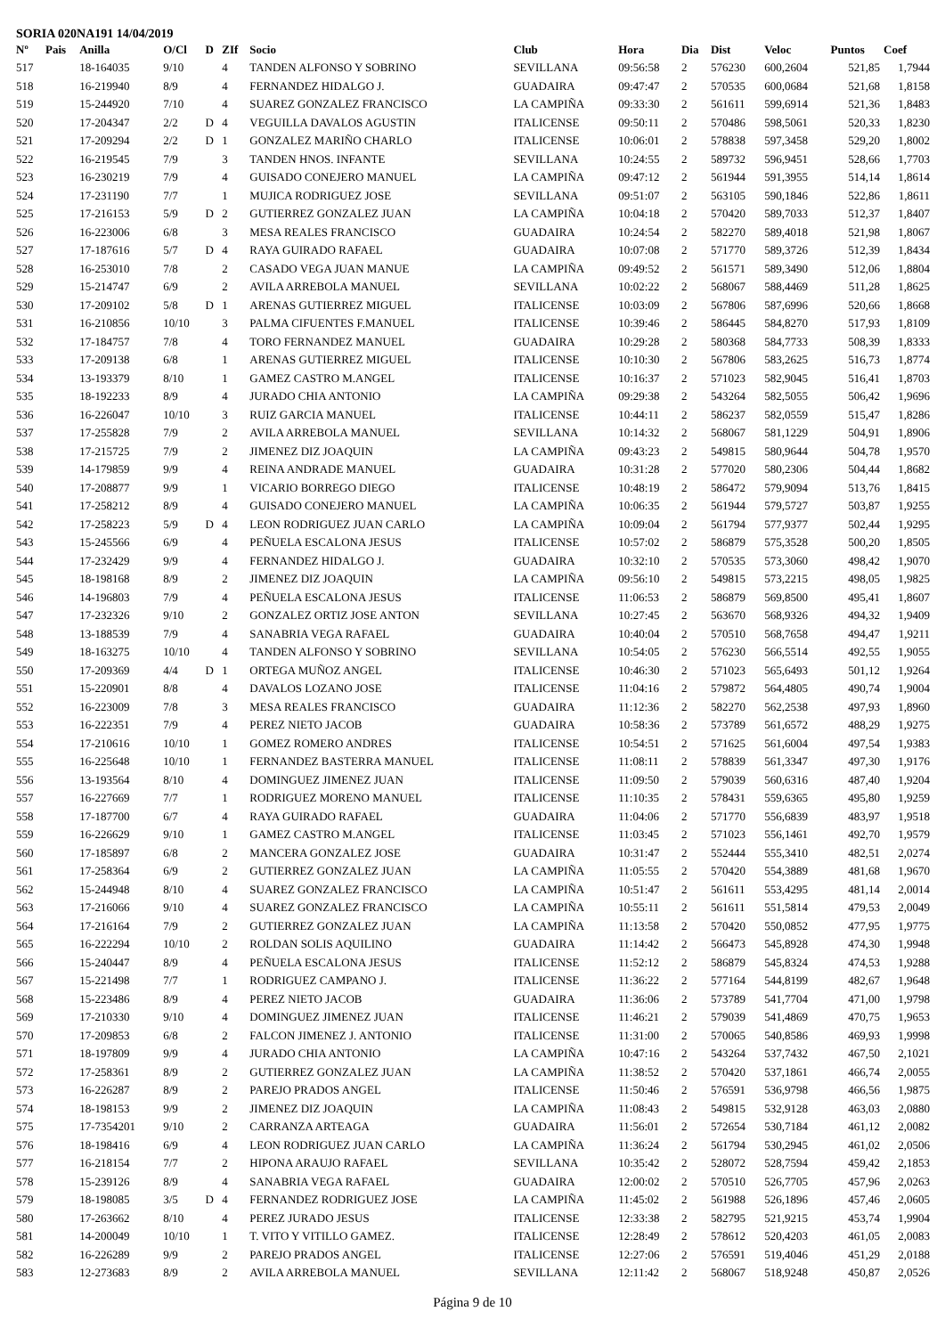SORIA 020NA191 14/04/2019
| Nº | Pais | Anilla | O/Cl | D | ZIf | Socio | Club | Hora | Dia | Dist | Veloc | Puntos | Coef |
| --- | --- | --- | --- | --- | --- | --- | --- | --- | --- | --- | --- | --- | --- |
| 517 | | 18-164035 | 9/10 | | 4 | TANDEN ALFONSO Y SOBRINO | SEVILLANA | 09:56:58 | 2 | 576230 | 600,2604 | 521,85 | 1,7944 |
| 518 | | 16-219940 | 8/9 | | 4 | FERNANDEZ HIDALGO J. | GUADAIRA | 09:47:47 | 2 | 570535 | 600,0684 | 521,68 | 1,8158 |
| 519 | | 15-244920 | 7/10 | | 4 | SUAREZ GONZALEZ FRANCISCO | LA CAMPIÑA | 09:33:30 | 2 | 561611 | 599,6914 | 521,36 | 1,8483 |
| 520 | | 17-204347 | 2/2 | D | 4 | VEGUILLA DAVALOS AGUSTIN | ITALICENSE | 09:50:11 | 2 | 570486 | 598,5061 | 520,33 | 1,8230 |
| 521 | | 17-209294 | 2/2 | D | 1 | GONZALEZ MARIÑO CHARLO | ITALICENSE | 10:06:01 | 2 | 578838 | 597,3458 | 529,20 | 1,8002 |
| 522 | | 16-219545 | 7/9 | | 3 | TANDEN HNOS. INFANTE | SEVILLANA | 10:24:55 | 2 | 589732 | 596,9451 | 528,66 | 1,7703 |
| 523 | | 16-230219 | 7/9 | | 4 | GUISADO CONEJERO MANUEL | LA CAMPIÑA | 09:47:12 | 2 | 561944 | 591,3955 | 514,14 | 1,8614 |
| 524 | | 17-231190 | 7/7 | | 1 | MUJICA RODRIGUEZ JOSE | SEVILLANA | 09:51:07 | 2 | 563105 | 590,1846 | 522,86 | 1,8611 |
| 525 | | 17-216153 | 5/9 | D | 2 | GUTIERREZ GONZALEZ JUAN | LA CAMPIÑA | 10:04:18 | 2 | 570420 | 589,7033 | 512,37 | 1,8407 |
| 526 | | 16-223006 | 6/8 | | 3 | MESA REALES FRANCISCO | GUADAIRA | 10:24:54 | 2 | 582270 | 589,4018 | 521,98 | 1,8067 |
| 527 | | 17-187616 | 5/7 | D | 4 | RAYA GUIRADO RAFAEL | GUADAIRA | 10:07:08 | 2 | 571770 | 589,3726 | 512,39 | 1,8434 |
| 528 | | 16-253010 | 7/8 | | 2 | CASADO VEGA JUAN MANUE | LA CAMPIÑA | 09:49:52 | 2 | 561571 | 589,3490 | 512,06 | 1,8804 |
| 529 | | 15-214747 | 6/9 | | 2 | AVILA ARREBOLA MANUEL | SEVILLANA | 10:02:22 | 2 | 568067 | 588,4469 | 511,28 | 1,8625 |
| 530 | | 17-209102 | 5/8 | D | 1 | ARENAS GUTIERREZ MIGUEL | ITALICENSE | 10:03:09 | 2 | 567806 | 587,6996 | 520,66 | 1,8668 |
| 531 | | 16-210856 | 10/10 | | 3 | PALMA CIFUENTES F.MANUEL | ITALICENSE | 10:39:46 | 2 | 586445 | 584,8270 | 517,93 | 1,8109 |
| 532 | | 17-184757 | 7/8 | | 4 | TORO FERNANDEZ MANUEL | GUADAIRA | 10:29:28 | 2 | 580368 | 584,7733 | 508,39 | 1,8333 |
| 533 | | 17-209138 | 6/8 | | 1 | ARENAS GUTIERREZ MIGUEL | ITALICENSE | 10:10:30 | 2 | 567806 | 583,2625 | 516,73 | 1,8774 |
| 534 | | 13-193379 | 8/10 | | 1 | GAMEZ CASTRO M.ANGEL | ITALICENSE | 10:16:37 | 2 | 571023 | 582,9045 | 516,41 | 1,8703 |
| 535 | | 18-192233 | 8/9 | | 4 | JURADO CHIA ANTONIO | LA CAMPIÑA | 09:29:38 | 2 | 543264 | 582,5055 | 506,42 | 1,9696 |
| 536 | | 16-226047 | 10/10 | | 3 | RUIZ GARCIA MANUEL | ITALICENSE | 10:44:11 | 2 | 586237 | 582,0559 | 515,47 | 1,8286 |
| 537 | | 17-255828 | 7/9 | | 2 | AVILA ARREBOLA MANUEL | SEVILLANA | 10:14:32 | 2 | 568067 | 581,1229 | 504,91 | 1,8906 |
| 538 | | 17-215725 | 7/9 | | 2 | JIMENEZ DIZ JOAQUIN | LA CAMPIÑA | 09:43:23 | 2 | 549815 | 580,9644 | 504,78 | 1,9570 |
| 539 | | 14-179859 | 9/9 | | 4 | REINA ANDRADE MANUEL | GUADAIRA | 10:31:28 | 2 | 577020 | 580,2306 | 504,44 | 1,8682 |
| 540 | | 17-208877 | 9/9 | | 1 | VICARIO BORREGO DIEGO | ITALICENSE | 10:48:19 | 2 | 586472 | 579,9094 | 513,76 | 1,8415 |
| 541 | | 17-258212 | 8/9 | | 4 | GUISADO CONEJERO MANUEL | LA CAMPIÑA | 10:06:35 | 2 | 561944 | 579,5727 | 503,87 | 1,9255 |
| 542 | | 17-258223 | 5/9 | D | 4 | LEON RODRIGUEZ JUAN CARLO | LA CAMPIÑA | 10:09:04 | 2 | 561794 | 577,9377 | 502,44 | 1,9295 |
| 543 | | 15-245566 | 6/9 | | 4 | PEÑUELA ESCALONA JESUS | ITALICENSE | 10:57:02 | 2 | 586879 | 575,3528 | 500,20 | 1,8505 |
| 544 | | 17-232429 | 9/9 | | 4 | FERNANDEZ HIDALGO J. | GUADAIRA | 10:32:10 | 2 | 570535 | 573,3060 | 498,42 | 1,9070 |
| 545 | | 18-198168 | 8/9 | | 2 | JIMENEZ DIZ JOAQUIN | LA CAMPIÑA | 09:56:10 | 2 | 549815 | 573,2215 | 498,05 | 1,9825 |
| 546 | | 14-196803 | 7/9 | | 4 | PEÑUELA ESCALONA JESUS | ITALICENSE | 11:06:53 | 2 | 586879 | 569,8500 | 495,41 | 1,8607 |
| 547 | | 17-232326 | 9/10 | | 2 | GONZALEZ ORTIZ JOSE ANTON | SEVILLANA | 10:27:45 | 2 | 563670 | 568,9326 | 494,32 | 1,9409 |
| 548 | | 13-188539 | 7/9 | | 4 | SANABRIA VEGA RAFAEL | GUADAIRA | 10:40:04 | 2 | 570510 | 568,7658 | 494,47 | 1,9211 |
| 549 | | 18-163275 | 10/10 | | 4 | TANDEN ALFONSO Y SOBRINO | SEVILLANA | 10:54:05 | 2 | 576230 | 566,5514 | 492,55 | 1,9055 |
| 550 | | 17-209369 | 4/4 | D | 1 | ORTEGA MUÑOZ ANGEL | ITALICENSE | 10:46:30 | 2 | 571023 | 565,6493 | 501,12 | 1,9264 |
| 551 | | 15-220901 | 8/8 | | 4 | DAVALOS LOZANO JOSE | ITALICENSE | 11:04:16 | 2 | 579872 | 564,4805 | 490,74 | 1,9004 |
| 552 | | 16-223009 | 7/8 | | 3 | MESA REALES FRANCISCO | GUADAIRA | 11:12:36 | 2 | 582270 | 562,2538 | 497,93 | 1,8960 |
| 553 | | 16-222351 | 7/9 | | 4 | PEREZ NIETO JACOB | GUADAIRA | 10:58:36 | 2 | 573789 | 561,6572 | 488,29 | 1,9275 |
| 554 | | 17-210616 | 10/10 | | 1 | GOMEZ ROMERO ANDRES | ITALICENSE | 10:54:51 | 2 | 571625 | 561,6004 | 497,54 | 1,9383 |
| 555 | | 16-225648 | 10/10 | | 1 | FERNANDEZ BASTERRA MANUEL | ITALICENSE | 11:08:11 | 2 | 578839 | 561,3347 | 497,30 | 1,9176 |
| 556 | | 13-193564 | 8/10 | | 4 | DOMINGUEZ JIMENEZ JUAN | ITALICENSE | 11:09:50 | 2 | 579039 | 560,6316 | 487,40 | 1,9204 |
| 557 | | 16-227669 | 7/7 | | 1 | RODRIGUEZ MORENO MANUEL | ITALICENSE | 11:10:35 | 2 | 578431 | 559,6365 | 495,80 | 1,9259 |
| 558 | | 17-187700 | 6/7 | | 4 | RAYA GUIRADO RAFAEL | GUADAIRA | 11:04:06 | 2 | 571770 | 556,6839 | 483,97 | 1,9518 |
| 559 | | 16-226629 | 9/10 | | 1 | GAMEZ CASTRO M.ANGEL | ITALICENSE | 11:03:45 | 2 | 571023 | 556,1461 | 492,70 | 1,9579 |
| 560 | | 17-185897 | 6/8 | | 2 | MANCERA GONZALEZ JOSE | GUADAIRA | 10:31:47 | 2 | 552444 | 555,3410 | 482,51 | 2,0274 |
| 561 | | 17-258364 | 6/9 | | 2 | GUTIERREZ GONZALEZ JUAN | LA CAMPIÑA | 11:05:55 | 2 | 570420 | 554,3889 | 481,68 | 1,9670 |
| 562 | | 15-244948 | 8/10 | | 4 | SUAREZ GONZALEZ FRANCISCO | LA CAMPIÑA | 10:51:47 | 2 | 561611 | 553,4295 | 481,14 | 2,0014 |
| 563 | | 17-216066 | 9/10 | | 4 | SUAREZ GONZALEZ FRANCISCO | LA CAMPIÑA | 10:55:11 | 2 | 561611 | 551,5814 | 479,53 | 2,0049 |
| 564 | | 17-216164 | 7/9 | | 2 | GUTIERREZ GONZALEZ JUAN | LA CAMPIÑA | 11:13:58 | 2 | 570420 | 550,0852 | 477,95 | 1,9775 |
| 565 | | 16-222294 | 10/10 | | 2 | ROLDAN SOLIS AQUILINO | GUADAIRA | 11:14:42 | 2 | 566473 | 545,8928 | 474,30 | 1,9948 |
| 566 | | 15-240447 | 8/9 | | 4 | PEÑUELA ESCALONA JESUS | ITALICENSE | 11:52:12 | 2 | 586879 | 545,8324 | 474,53 | 1,9288 |
| 567 | | 15-221498 | 7/7 | | 1 | RODRIGUEZ CAMPANO J. | ITALICENSE | 11:36:22 | 2 | 577164 | 544,8199 | 482,67 | 1,9648 |
| 568 | | 15-223486 | 8/9 | | 4 | PEREZ NIETO JACOB | GUADAIRA | 11:36:06 | 2 | 573789 | 541,7704 | 471,00 | 1,9798 |
| 569 | | 17-210330 | 9/10 | | 4 | DOMINGUEZ JIMENEZ JUAN | ITALICENSE | 11:46:21 | 2 | 579039 | 541,4869 | 470,75 | 1,9653 |
| 570 | | 17-209853 | 6/8 | | 2 | FALCON JIMENEZ J. ANTONIO | ITALICENSE | 11:31:00 | 2 | 570065 | 540,8586 | 469,93 | 1,9998 |
| 571 | | 18-197809 | 9/9 | | 4 | JURADO CHIA ANTONIO | LA CAMPIÑA | 10:47:16 | 2 | 543264 | 537,7432 | 467,50 | 2,1021 |
| 572 | | 17-258361 | 8/9 | | 2 | GUTIERREZ GONZALEZ JUAN | LA CAMPIÑA | 11:38:52 | 2 | 570420 | 537,1861 | 466,74 | 2,0055 |
| 573 | | 16-226287 | 8/9 | | 2 | PAREJO PRADOS ANGEL | ITALICENSE | 11:50:46 | 2 | 576591 | 536,9798 | 466,56 | 1,9875 |
| 574 | | 18-198153 | 9/9 | | 2 | JIMENEZ DIZ JOAQUIN | LA CAMPIÑA | 11:08:43 | 2 | 549815 | 532,9128 | 463,03 | 2,0880 |
| 575 | | 17-7354201 | 9/10 | | 2 | CARRANZA ARTEAGA | GUADAIRA | 11:56:01 | 2 | 572654 | 530,7184 | 461,12 | 2,0082 |
| 576 | | 18-198416 | 6/9 | | 4 | LEON RODRIGUEZ JUAN CARLO | LA CAMPIÑA | 11:36:24 | 2 | 561794 | 530,2945 | 461,02 | 2,0506 |
| 577 | | 16-218154 | 7/7 | | 2 | HIPONA ARAUJO RAFAEL | SEVILLANA | 10:35:42 | 2 | 528072 | 528,7594 | 459,42 | 2,1853 |
| 578 | | 15-239126 | 8/9 | | 4 | SANABRIA VEGA RAFAEL | GUADAIRA | 12:00:02 | 2 | 570510 | 526,7705 | 457,96 | 2,0263 |
| 579 | | 18-198085 | 3/5 | D | 4 | FERNANDEZ RODRIGUEZ JOSE | LA CAMPIÑA | 11:45:02 | 2 | 561988 | 526,1896 | 457,46 | 2,0605 |
| 580 | | 17-263662 | 8/10 | | 4 | PEREZ JURADO JESUS | ITALICENSE | 12:33:38 | 2 | 582795 | 521,9215 | 453,74 | 1,9904 |
| 581 | | 14-200049 | 10/10 | | 1 | T. VITO Y VITILLO GAMEZ. | ITALICENSE | 12:28:49 | 2 | 578612 | 520,4203 | 461,05 | 2,0083 |
| 582 | | 16-226289 | 9/9 | | 2 | PAREJO PRADOS ANGEL | ITALICENSE | 12:27:06 | 2 | 576591 | 519,4046 | 451,29 | 2,0188 |
| 583 | | 12-273683 | 8/9 | | 2 | AVILA ARREBOLA MANUEL | SEVILLANA | 12:11:42 | 2 | 568067 | 518,9248 | 450,87 | 2,0526 |
Página 9 de 10